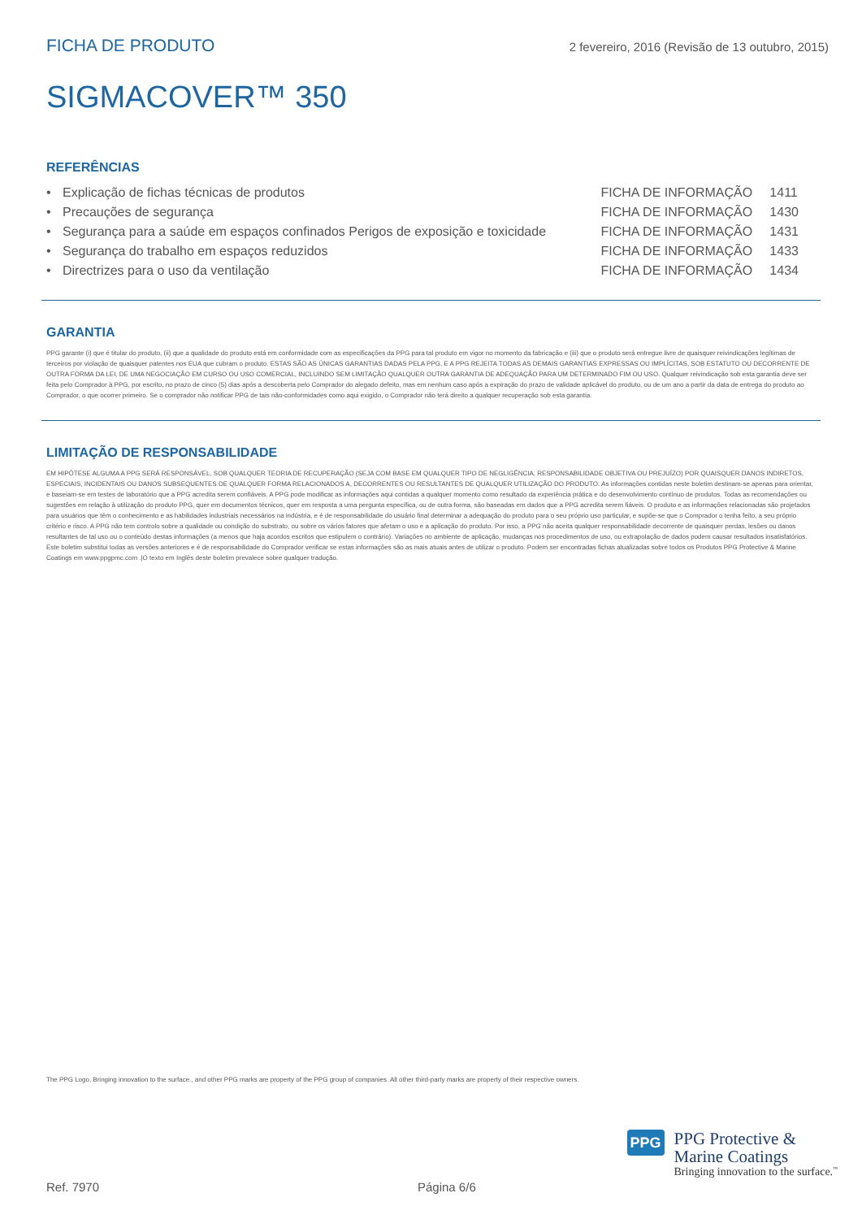FICHA DE PRODUTO 2 fevereiro, 2016 (Revisão de 13 outubro, 2015)
SIGMACOVER™ 350
REFERÊNCIAS
| • | Explicação de fichas técnicas de produtos | FICHA DE INFORMAÇÃO | 1411 |
| • | Precauções de segurança | FICHA DE INFORMAÇÃO | 1430 |
| • | Segurança para a saúde em espaços confinados Perigos de exposição e toxicidade | FICHA DE INFORMAÇÃO | 1431 |
| • | Segurança do trabalho em espaços reduzidos | FICHA DE INFORMAÇÃO | 1433 |
| • | Directrizes para o uso da ventilação | FICHA DE INFORMAÇÃO | 1434 |
GARANTIA
PPG garante (i) que é titular do produto, (ii) que a qualidade do produto está em conformidade com as especificações da PPG para tal produto em vigor no momento da fabricação e (iii) que o produto será entregue livre de quaisquer reivindicações legítimas de terceiros por violação de quaisquer patentes nos EUA que cubram o produto. ESTAS SÃO AS ÚNICAS GARANTIAS DADAS PELA PPG, E A PPG REJEITA TODAS AS DEMAIS GARANTIAS EXPRESSAS OU IMPLÍCITAS, SOB ESTATUTO OU DECORRENTE DE OUTRA FORMA DA LEI, DE UMA NEGOCIAÇÃO EM CURSO OU USO COMERCIAL, INCLUINDO SEM LIMITAÇÃO QUALQUER OUTRA GARANTIA DE ADEQUAÇÃO PARA UM DETERMINADO FIM OU USO. Qualquer reivindicação sob esta garantia deve ser feita pelo Comprador à PPG, por escrito, no prazo de cinco (5) dias após a descoberta pelo Comprador do alegado defeito, mas em nenhum caso após a expiração do prazo de validade aplicável do produto, ou de um ano a partir da data de entrega do produto ao Comprador, o que ocorrer primeiro. Se o comprador não notificar PPG de tais não-conformidades como aqui exigido, o Comprador não terá direito a qualquer recuperação sob esta garantia.
LIMITAÇÃO DE RESPONSABILIDADE
EM HIPÓTESE ALGUMA A PPG SERÁ RESPONSÁVEL, SOB QUALQUER TEORIA DE RECUPERAÇÃO (SEJA COM BASE EM QUALQUER TIPO DE NEGLIGÊNCIA, RESPONSABILIDADE OBJETIVA OU PREJUÍZO) POR QUAISQUER DANOS INDIRETOS, ESPECIAIS, INCIDENTAIS OU DANOS SUBSEQUENTES DE QUALQUER FORMA RELACIONADOS A, DECORRENTES OU RESULTANTES DE QUALQUER UTILIZAÇÃO DO PRODUTO. As informações contidas neste boletim destinam-se apenas para orientar, e baseiam-se em testes de laboratório que a PPG acredita serem confiáveis. A PPG pode modificar as informações aqui contidas a qualquer momento como resultado da experiência prática e do desenvolvimento contínuo de produtos. Todas as recomendações ou sugestões em relação à utilização do produto PPG, quer em documentos técnicos, quer em resposta a uma pergunta específica, ou de outra forma, são baseadas em dados que a PPG acredita serem fiáveis. O produto e as informações relacionadas são projetados para usuários que têm o conhecimento e as habilidades industriais necessários na indústria, e é de responsabilidade do usuário final determinar a adequação do produto para o seu próprio uso particular, e supõe-se que o Comprador o tenha feito, a seu próprio critério e risco. A PPG não tem controlo sobre a qualidade ou condição do substrato, ou sobre os vários fatores que afetam o uso e a aplicação do produto. Por isso, a PPG não aceita qualquer responsabilidade decorrente de quaisquer perdas, lesões ou danos resultantes de tal uso ou o conteúdo destas informações (a menos que haja acordos escritos que estipulem o contrário). Variações no ambiente de aplicação, mudanças nos procedimentos de uso, ou extrapolação de dados podem causar resultados insatisfatórios. Este boletim substitui todas as versões anteriores e é de responsabilidade do Comprador verificar se estas informações são as mais atuais antes de utilizar o produto. Podem ser encontradas fichas atualizadas sobre todos os Produtos PPG Protective & Marine Coatings em www.ppgpmc.com .|O texto em Inglês deste boletim prevalece sobre qualquer tradução.
The PPG Logo, Bringing innovation to the surface., and other PPG marks are property of the PPG group of companies. All other third-party marks are property of their respective owners.
PPG
PPG Protective &
Marine Coatings
Bringing innovation to the surface.<sup>™</sup>
Ref. 7970 Página 6/6